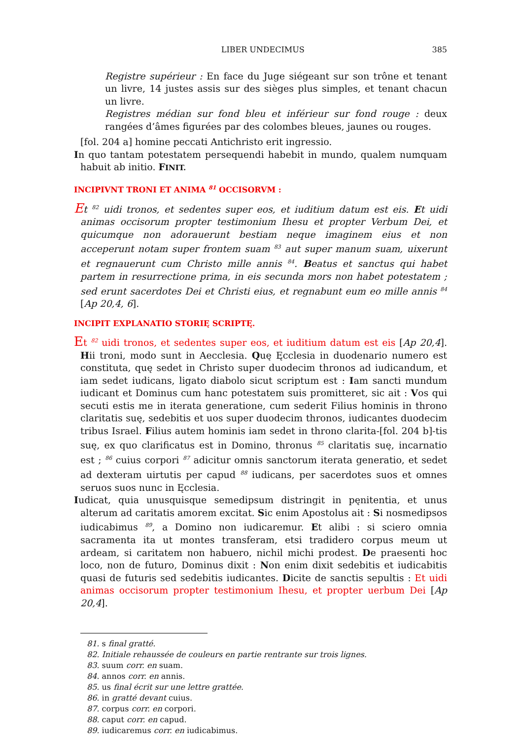LIBER UNDECIMUS 385
Registre supérieur : En face du Juge siégeant sur son trône et tenant un livre, 14 justes assis sur des sièges plus simples, et tenant chacun un livre.
Registres médian sur fond bleu et inférieur sur fond rouge : deux rangées d’âmes figurées par des colombes bleues, jaunes ou rouges.
[fol. 204 a] homine peccati Antichristo erit ingressio.
In quo tantam potestatem persequendi habebit in mundo, qualem numquam habuit ab initio. FINIT.
INCIPIVNT TRONI ET ANIMA <sup>81</sup> OCCISORVM :
Et <sup>82</sup> uidi tronos, et sedentes super eos, et iuditium datum est eis. Et uidi animas occisorum propter testimonium Ihesu et propter Verbum Dei, et quicumque non adorauerunt bestiam neque imaginem eius et non acceperunt notam super frontem suam <sup>83</sup> aut super manum suam, uixerunt et regnauerunt cum Christo mille annis <sup>84</sup>. Beatus et sanctus qui habet partem in resurrectione prima, in eis secunda mors non habet potestatem ; sed erunt sacerdotes Dei et Christi eius, et regnabunt eum eo mille annis <sup>84</sup> [Ap 20,4, 6].
INCIPIT EXPLANATIO STORIĘ SCRIPTĘ.
Et <sup>82</sup> uidi tronos, et sedentes super eos, et iuditium datum est eis [Ap 20,4]. Hii troni, modo sunt in Aecclesia. Quę Ęcclesia in duodenario numero est constituta, quę sedet in Christo super duodecim thronos ad iudicandum, et iam sedet iudicans, ligato diabolo sicut scriptum est : Iam sancti mundum iudicant et Dominus cum hanc potestatem suis promitteret, sic ait : Vos qui secuti estis me in iterata generatione, cum sederit Filius hominis in throno claritatis suę, sedebitis et uos super duodecim thronos, iudicantes duodecim tribus Israel. Filius autem hominis iam sedet in throno clarita-[fol. 204 b]-tis suę, ex quo clarificatus est in Domino, thronus <sup>85</sup> claritatis suę, incarnatio est ; <sup>86</sup> cuius corpori <sup>87</sup> adicitur omnis sanctorum iterata generatio, et sedet ad dexteram uirtutis per capud <sup>88</sup> iudicans, per sacerdotes suos et omnes seruos suos nunc in Ęcclesia.
Iudicat, quia unusquisque semedipsum distringit in pęnitentia, et unus alterum ad caritatis amorem excitat. Sic enim Apostolus ait : Si nosmedipsos iudicabimus <sup>89</sup>, a Domino non iudicaremur. Et alibi : si sciero omnia sacramenta ita ut montes transferam, etsi tradidero corpus meum ut ardeam, si caritatem non habuero, nichil michi prodest. De praesenti hoc loco, non de futuro, Dominus dixit : Non enim dixit sedebitis et iudicabitis quasi de futuris sed sedebitis iudicantes. Dicite de sanctis sepultis : Et uidi animas occisorum propter testimonium Ihesu, et propter uerbum Dei [Ap 20,4].
81. s final gratté.
82. Initiale rehaussée de couleurs en partie rentrante sur trois lignes.
83. suum corr. en suam.
84. annos corr. en annis.
85. us final écrit sur une lettre grattée.
86. in gratté devant cuius.
87. corpus corr. en corpori.
88. caput corr. en capud.
89. iudicaremus corr. en iudicabimus.